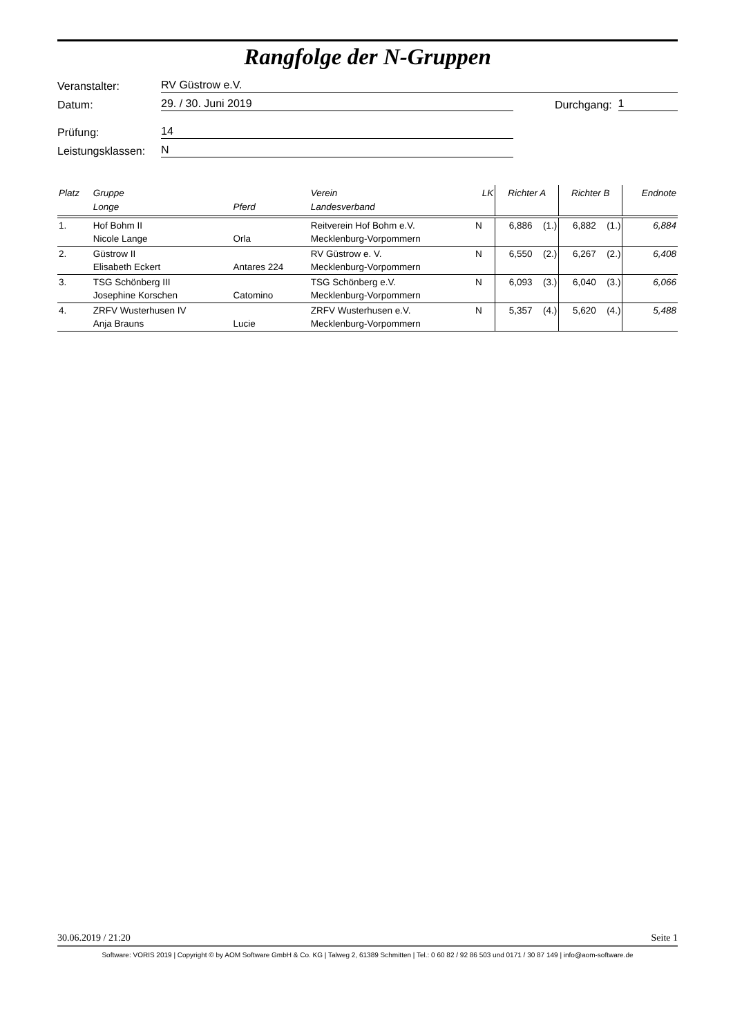Rangfolge der N-Gruppen
Veranstalter: RV Güstrow e.V.
Datum: 29. / 30. Juni 2019 Durchgang: 1
Prüfung: 14
Leistungsklassen: N
| Platz | Gruppe Longe | Pferd | Verein Landesverband | LK | Richter A | | Richter B | | Endnote |
| --- | --- | --- | --- | --- | --- | --- | --- | --- | --- |
| 1. | Hof Bohm II Nicole Lange | Orla | Reitverein Hof Bohm e.V. Mecklenburg-Vorpommern | N | 6,886 | (1.) | 6,882 | (1.) | 6,884 |
| 2. | Güstrow II Elisabeth Eckert | Antares 224 | RV Güstrow e. V. Mecklenburg-Vorpommern | N | 6,550 | (2.) | 6,267 | (2.) | 6,408 |
| 3. | TSG Schönberg III Josephine Korschen | Catomino | TSG Schönberg e.V. Mecklenburg-Vorpommern | N | 6,093 | (3.) | 6,040 | (3.) | 6,066 |
| 4. | ZRFV Wusterhusen IV Anja Brauns | Lucie | ZRFV Wusterhusen e.V. Mecklenburg-Vorpommern | N | 5,357 | (4.) | 5,620 | (4.) | 5,488 |
30.06.2019 / 21:20 Seite 1
Software: VORIS 2019 | Copyright © by AOM Software GmbH & Co. KG | Talweg 2, 61389 Schmitten | Tel.: 0 60 82 / 92 86 503 und 0171 / 30 87 149 | info@aom-software.de